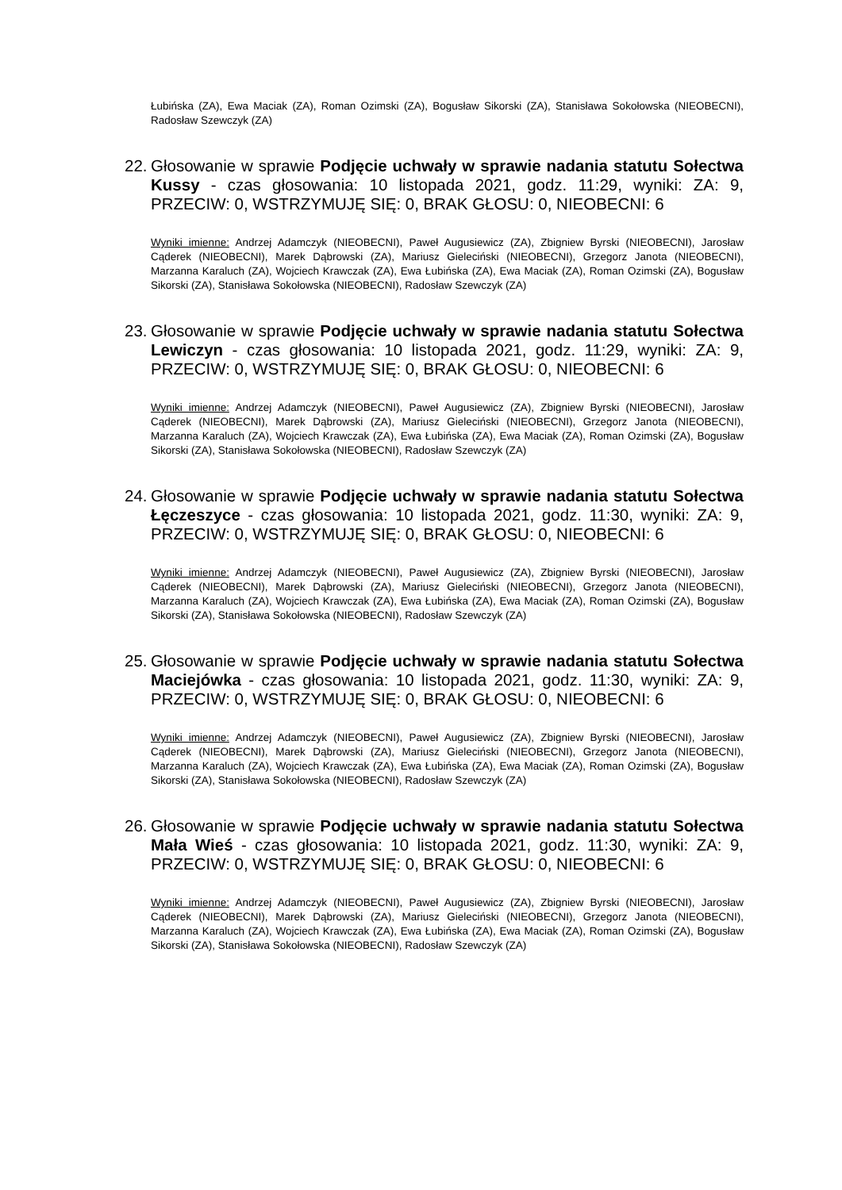Łubińska (ZA), Ewa Maciak (ZA), Roman Ozimski (ZA), Bogusław Sikorski (ZA), Stanisława Sokołowska (NIEOBECNI), Radosław Szewczyk (ZA)
22. Głosowanie w sprawie Podjęcie uchwały w sprawie nadania statutu Sołectwa Kussy - czas głosowania: 10 listopada 2021, godz. 11:29, wyniki: ZA: 9, PRZECIW: 0, WSTRZYMUJĘ SIĘ: 0, BRAK GŁOSU: 0, NIEOBECNI: 6
Wyniki imienne: Andrzej Adamczyk (NIEOBECNI), Paweł Augusiewicz (ZA), Zbigniew Byrski (NIEOBECNI), Jarosław Cąderek (NIEOBECNI), Marek Dąbrowski (ZA), Mariusz Gieleciński (NIEOBECNI), Grzegorz Janota (NIEOBECNI), Marzanna Karaluch (ZA), Wojciech Krawczak (ZA), Ewa Łubińska (ZA), Ewa Maciak (ZA), Roman Ozimski (ZA), Bogusław Sikorski (ZA), Stanisława Sokołowska (NIEOBECNI), Radosław Szewczyk (ZA)
23. Głosowanie w sprawie Podjęcie uchwały w sprawie nadania statutu Sołectwa Lewiczyn - czas głosowania: 10 listopada 2021, godz. 11:29, wyniki: ZA: 9, PRZECIW: 0, WSTRZYMUJĘ SIĘ: 0, BRAK GŁOSU: 0, NIEOBECNI: 6
Wyniki imienne: Andrzej Adamczyk (NIEOBECNI), Paweł Augusiewicz (ZA), Zbigniew Byrski (NIEOBECNI), Jarosław Cąderek (NIEOBECNI), Marek Dąbrowski (ZA), Mariusz Gieleciński (NIEOBECNI), Grzegorz Janota (NIEOBECNI), Marzanna Karaluch (ZA), Wojciech Krawczak (ZA), Ewa Łubińska (ZA), Ewa Maciak (ZA), Roman Ozimski (ZA), Bogusław Sikorski (ZA), Stanisława Sokołowska (NIEOBECNI), Radosław Szewczyk (ZA)
24. Głosowanie w sprawie Podjęcie uchwały w sprawie nadania statutu Sołectwa Łęczeszyce - czas głosowania: 10 listopada 2021, godz. 11:30, wyniki: ZA: 9, PRZECIW: 0, WSTRZYMUJĘ SIĘ: 0, BRAK GŁOSU: 0, NIEOBECNI: 6
Wyniki imienne: Andrzej Adamczyk (NIEOBECNI), Paweł Augusiewicz (ZA), Zbigniew Byrski (NIEOBECNI), Jarosław Cąderek (NIEOBECNI), Marek Dąbrowski (ZA), Mariusz Gieleciński (NIEOBECNI), Grzegorz Janota (NIEOBECNI), Marzanna Karaluch (ZA), Wojciech Krawczak (ZA), Ewa Łubińska (ZA), Ewa Maciak (ZA), Roman Ozimski (ZA), Bogusław Sikorski (ZA), Stanisława Sokołowska (NIEOBECNI), Radosław Szewczyk (ZA)
25. Głosowanie w sprawie Podjęcie uchwały w sprawie nadania statutu Sołectwa Maciejówka - czas głosowania: 10 listopada 2021, godz. 11:30, wyniki: ZA: 9, PRZECIW: 0, WSTRZYMUJĘ SIĘ: 0, BRAK GŁOSU: 0, NIEOBECNI: 6
Wyniki imienne: Andrzej Adamczyk (NIEOBECNI), Paweł Augusiewicz (ZA), Zbigniew Byrski (NIEOBECNI), Jarosław Cąderek (NIEOBECNI), Marek Dąbrowski (ZA), Mariusz Gieleciński (NIEOBECNI), Grzegorz Janota (NIEOBECNI), Marzanna Karaluch (ZA), Wojciech Krawczak (ZA), Ewa Łubińska (ZA), Ewa Maciak (ZA), Roman Ozimski (ZA), Bogusław Sikorski (ZA), Stanisława Sokołowska (NIEOBECNI), Radosław Szewczyk (ZA)
26. Głosowanie w sprawie Podjęcie uchwały w sprawie nadania statutu Sołectwa Mała Wieś - czas głosowania: 10 listopada 2021, godz. 11:30, wyniki: ZA: 9, PRZECIW: 0, WSTRZYMUJĘ SIĘ: 0, BRAK GŁOSU: 0, NIEOBECNI: 6
Wyniki imienne: Andrzej Adamczyk (NIEOBECNI), Paweł Augusiewicz (ZA), Zbigniew Byrski (NIEOBECNI), Jarosław Cąderek (NIEOBECNI), Marek Dąbrowski (ZA), Mariusz Gieleciński (NIEOBECNI), Grzegorz Janota (NIEOBECNI), Marzanna Karaluch (ZA), Wojciech Krawczak (ZA), Ewa Łubińska (ZA), Ewa Maciak (ZA), Roman Ozimski (ZA), Bogusław Sikorski (ZA), Stanisława Sokołowska (NIEOBECNI), Radosław Szewczyk (ZA)